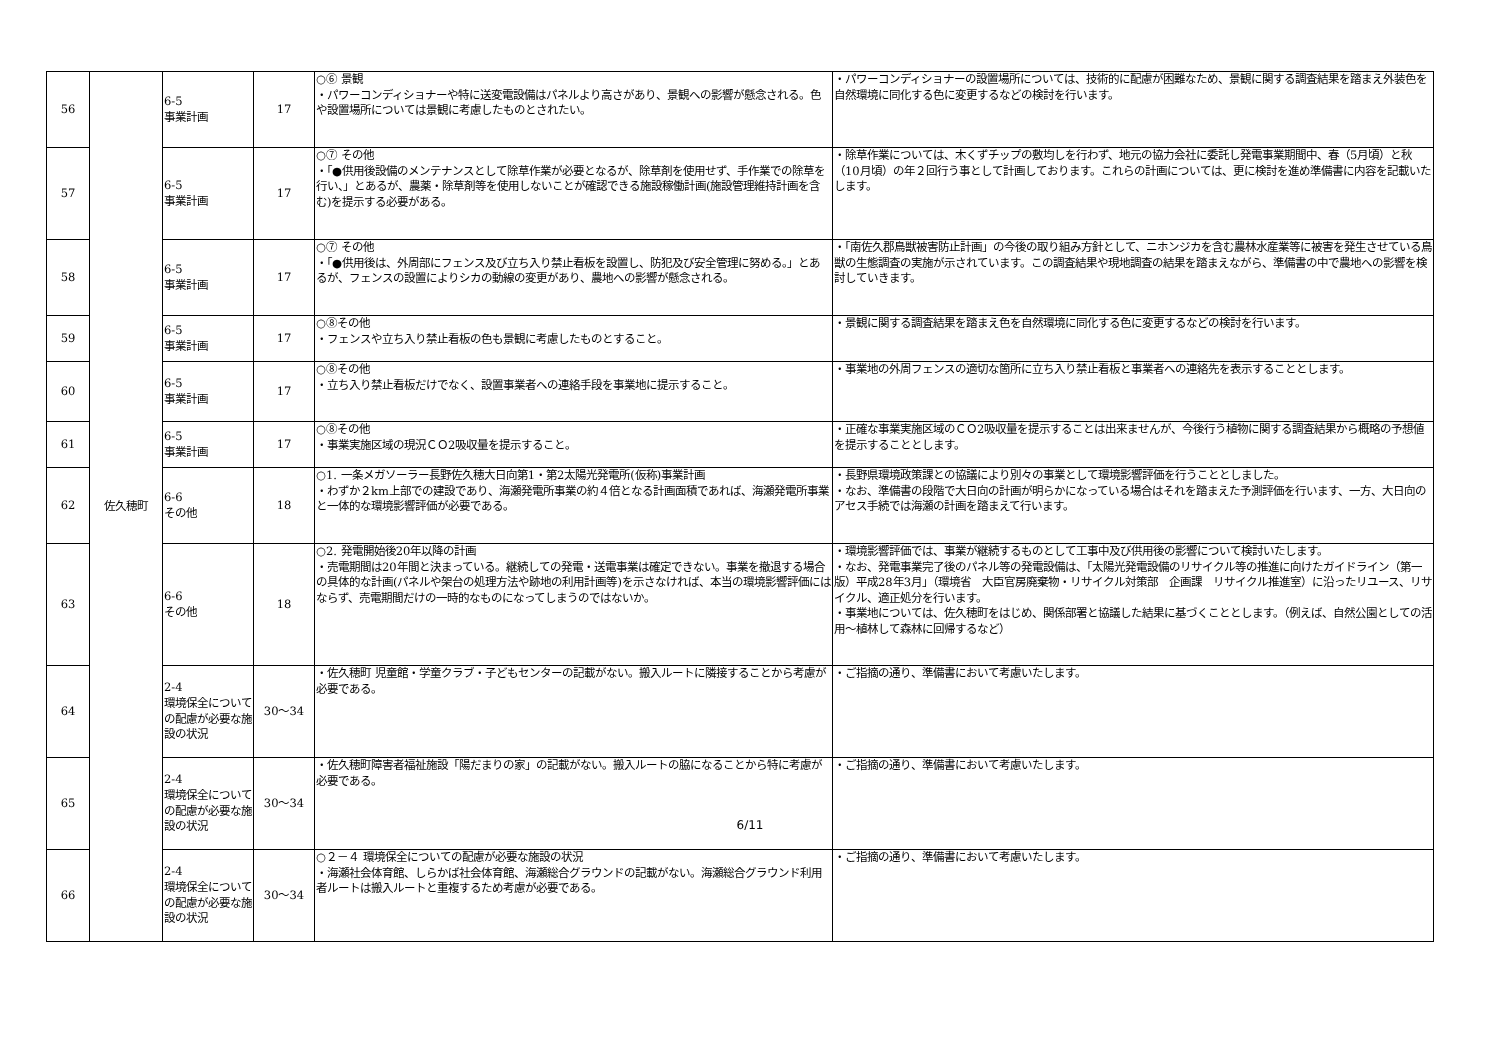| 56 | 佐久穂町 | 6-5 事業計画 | 17 | ○⑥ 景観 ・パワーコンディショナーや特に送変電設備はパネルより高さがあり、景観への影響が懸念される。色や設置場所については景観に考慮したものとされたい。 | ・パワーコンディショナーの設置場所については、技術的に配慮が困難なため、景観に関する調査結果を踏まえ外装色を自然環境に同化する色に変更するなどの検討を行います。 |
| 57 | | 6-5 事業計画 | 17 | ○⑦ その他 ・「●供用後設備のメンテナンスとして除草作業が必要となるが、除草剤を使用せず、手作業での除草を行い、」とあるが、農薬・除草剤等を使用しないことが確認できる施設稼働計画(施設管理維持計画を含む)を提示する必要がある。 | ・除草作業については、木くずチップの敷均しを行わず、地元の協力会社に委託し発電事業期間中、春（5月頃）と秋（10月頃）の年２回行う事として計画しております。これらの計画については、更に検討を進め準備書に内容を記載いたします。 |
| 58 | | 6-5 事業計画 | 17 | ○⑦ その他 ・「●供用後は、外周部にフェンス及び立ち入り禁止看板を設置し、防犯及び安全管理に努める。」とあるが、フェンスの設置によりシカの動線の変更があり、農地への影響が懸念される。 | ・「南佐久郡鳥獣被害防止計画」の今後の取り組み方針として、ニホンジカを含む農林水産業等に被害を発生させている鳥獣の生態調査の実施が示されています。この調査結果や現地調査の結果を踏まえながら、準備書の中で農地への影響を検討していきます。 |
| 59 | | 6-5 事業計画 | 17 | ○⑧その他 ・フェンスや立ち入り禁止看板の色も景観に考慮したものとすること。 | ・景観に関する調査結果を踏まえ色を自然環境に同化する色に変更するなどの検討を行います。 |
| 60 | | 6-5 事業計画 | 17 | ○⑧その他 ・立ち入り禁止看板だけでなく、設置事業者への連絡手段を事業地に提示すること。 | ・事業地の外周フェンスの適切な箇所に立ち入り禁止看板と事業者への連絡先を表示することとします。 |
| 61 | | 6-5 事業計画 | 17 | ○⑧その他 ・事業実施区域の現況ＣＯ2吸収量を提示すること。 | ・正確な事業実施区域のＣＯ2吸収量を提示することは出来ませんが、今後行う植物に関する調査結果から概略の予想値を提示することとします。 |
| 62 | | 6-6 その他 | 18 | ○1. 一条メガソーラー長野佐久穂大日向第1・第2太陽光発電所(仮称)事業計画 ・わずか２km上部での建設であり、海瀬発電所事業の約４倍となる計画面積であれば、海瀬発電所事業と一体的な環境影響評価が必要である。 | ・長野県環境政策課との協議により別々の事業として環境影響評価を行うこととしました。 ・なお、準備書の段階で大日向の計画が明らかになっている場合はそれを踏まえた予測評価を行います、一方、大日向のアセス手続では海瀬の計画を踏まえて行います。 |
| 63 | | 6-6 その他 | 18 | ○2. 発電開始後20年以降の計画 ・売電期間は20年間と決まっている。継続しての発電・送電事業は確定できない。事業を撤退する場合の具体的な計画(パネルや架台の処理方法や跡地の利用計画等)を示さなければ、本当の環境影響評価にはならず、売電期間だけの一時的なものになってしまうのではないか。 | ・環境影響評価では、事業が継続するものとして工事中及び供用後の影響について検討いたします。 ・なお、発電事業完了後のパネル等の発電設備は、「太陽光発電設備のリサイクル等の推進に向けたガイドライン（第一版）平成28年3月」（環境省 大臣官房廃棄物・リサイクル対策部 企画課 リサイクル推進室）に沿ったリユース、リサイクル、適正処分を行います。 ・事業地については、佐久穂町をはじめ、関係部署と協議した結果に基づくこととします。（例えば、自然公園としての活用～植林して森林に回帰するなど） |
| 64 | | 2-4 環境保全についての配慮が必要な施設の状況 | 30～34 | ・佐久穂町 児童館・学童クラブ・子どもセンターの記載がない。搬入ルートに隣接することから考慮が必要である。 | ・ご指摘の通り、準備書において考慮いたします。 |
| 65 | | 2-4 環境保全についての配慮が必要な施設の状況 | 30～34 | ・佐久穂町障害者福祉施設「陽だまりの家」の記載がない。搬入ルートの脇になることから特に考慮が必要である。 | ・ご指摘の通り、準備書において考慮いたします。 |
| 66 | | 2-4 環境保全についての配慮が必要な施設の状況 | 30～34 | ○２－４ 環境保全についての配慮が必要な施設の状況 ・海瀬社会体育館、しらかば社会体育館、海瀬総合グラウンドの記載がない。海瀬総合グラウンド利用者ルートは搬入ルートと重複するため考慮が必要である。 | ・ご指摘の通り、準備書において考慮いたします。 |
6/11